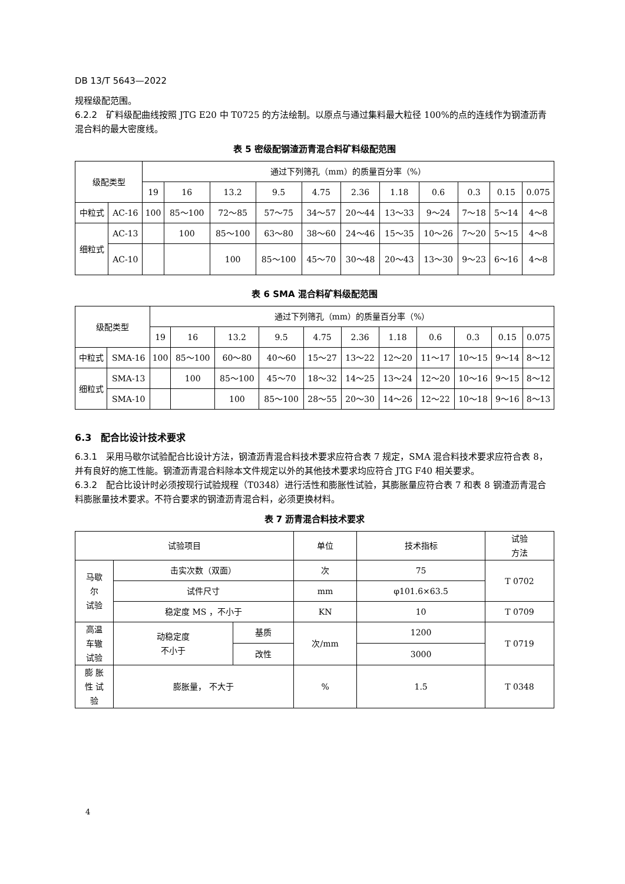DB 13/T 5643—2022
规程级配范围。
6.2.2　矿料级配曲线按照 JTG E20 中 T0725 的方法绘制。以原点与通过集料最大粒径 100%的点的连线作为钢渣沥青混合料的最大密度线。
表 5 密级配钢渣沥青混合料矿料级配范围
| 级配类型 | | 通过下列筛孔（mm）的质量百分率（%） | | | | | | | | | | |
| --- | --- | --- | --- | --- | --- | --- | --- | --- | --- | --- | --- | --- |
| | | 19 | 16 | 13.2 | 9.5 | 4.75 | 2.36 | 1.18 | 0.6 | 0.3 | 0.15 | 0.075 |
| 中粒式 | AC-16 | 100 | 85～100 | 72～85 | 57～75 | 34～57 | 20～44 | 13～33 | 9～24 | 7～18 | 5～14 | 4～8 |
| 细粒式 | AC-13 | | 100 | 85～100 | 63～80 | 38～60 | 24～46 | 15～35 | 10～26 | 7～20 | 5～15 | 4～8 |
| | AC-10 | | | 100 | 85～100 | 45～70 | 30～48 | 20～43 | 13～30 | 9～23 | 6～16 | 4～8 |
表 6 SMA 混合料矿料级配范围
| 级配类型 | | 通过下列筛孔（mm）的质量百分率（%） | | | | | | | | | | |
| --- | --- | --- | --- | --- | --- | --- | --- | --- | --- | --- | --- | --- |
| | | 19 | 16 | 13.2 | 9.5 | 4.75 | 2.36 | 1.18 | 0.6 | 0.3 | 0.15 | 0.075 |
| 中粒式 | SMA-16 | 100 | 85～100 | 60～80 | 40～60 | 15～27 | 13～22 | 12～20 | 11～17 | 10～15 | 9～14 | 8～12 |
| 细粒式 | SMA-13 | | 100 | 85～100 | 45～70 | 18～32 | 14～25 | 13～24 | 12～20 | 10～16 | 9～15 | 8～12 |
| | SMA-10 | | | 100 | 85～100 | 28～55 | 20～30 | 14～26 | 12～22 | 10～18 | 9～16 | 8～13 |
6.3　配合比设计技术要求
6.3.1　采用马歇尔试验配合比设计方法，钢渣沥青混合料技术要求应符合表 7 规定，SMA 混合料技术要求应符合表 8，并有良好的施工性能。钢渣沥青混合料除本文件规定以外的其他技术要求均应符合 JTG F40 相关要求。
6.3.2　配合比设计时必须按现行试验规程（T0348）进行活性和膨胀性试验，其膨胀量应符合表 7 和表 8 钢渣沥青混合料膨胀量技术要求。不符合要求的钢渣沥青混合料，必须更换材料。
表 7 沥青混合料技术要求
| 试验项目 | | | 单位 | 技术指标 | 试验 方法 |
| --- | --- | --- | --- | --- | --- |
| 马歇 尔 试验 | 击实次数（双面） | | 次 | 75 | T 0702 |
| | 试件尺寸 | | mm | φ101.6×63.5 | |
| | 稳定度 MS ，不小于 | | KN | 10 | T 0709 |
| 高温 车辙 试验 | 动稳定度 不小于 | 基质 | 次/mm | 1200 | T 0719 |
| | | 改性 | | 3000 | |
| 膨 胀 性 试 验 | 膨胀量， 不大于 | | % | 1.5 | T 0348 |
4